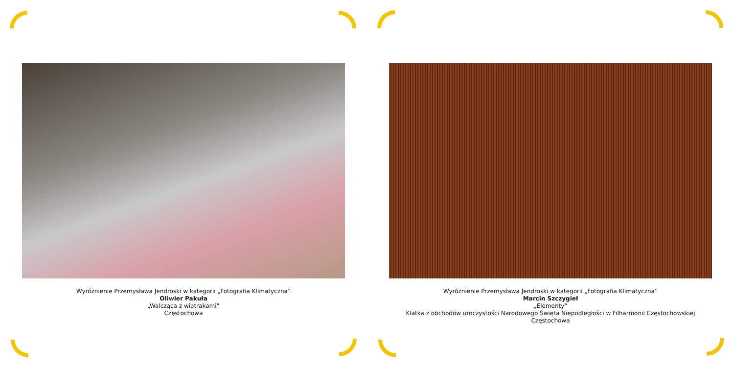Wyróżnienie Przemysława Jendroski w kategorii „Fotografia Klimatyczna”
Oliwier Pakuła
„Walcząca z wiatrakami”
Częstochowa
Wyróżnienie Przemysława Jendroski w kategorii „Fotografia Klimatyczna”
Marcin Szczygieł
„Elementy”
Klatka z obchodów uroczystości Narodowego Święta Niepodległości w Filharmonii Częstochowskiej
Częstochowa